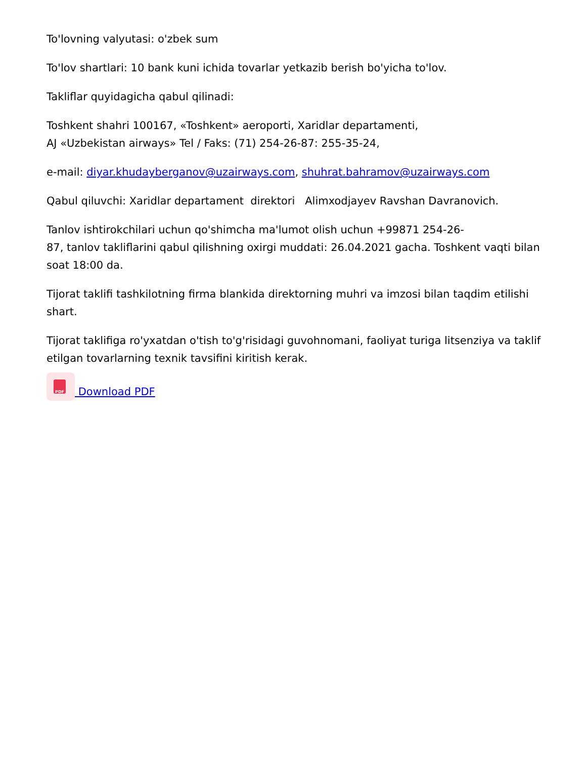To'lovning valyutasi: o'zbek sum
To'lov shartlari: 10 bank kuni ichida tovarlar yetkazib berish bo'yicha to'lov.
Takliflar quyidagicha qabul qilinadi:
Toshkent shahri 100167, «Toshkent» aeroporti, Xaridlar departamenti,
AJ «Uzbekistan airways» Tel / Faks: (71) 254-26-87: 255-35-24,
e-mail: diyar.khudayberganov@uzairways.com, shuhrat.bahramov@uzairways.com
Qabul qiluvchi: Xaridlar departament direktori Alimxodjayev Ravshan Davranovich.
Tanlov ishtirokchilari uchun qo'shimcha ma'lumot olish uchun +99871 254-26-
87, tanlov takliflarini qabul qilishning oxirgi muddati: 26.04.2021 gacha. Toshkent vaqti bilan soat 18:00 da.
Tijorat taklifi tashkilotning firma blankida direktorning muhri va imzosi bilan taqdim etilishi shart.
Tijorat taklifiga ro'yxatdan o'tish to'g'risidagi guvohnomani, faoliyat turiga litsenziya va taklif etilgan tovarlarning texnik tavsifini kiritish kerak.
PDF Download PDF